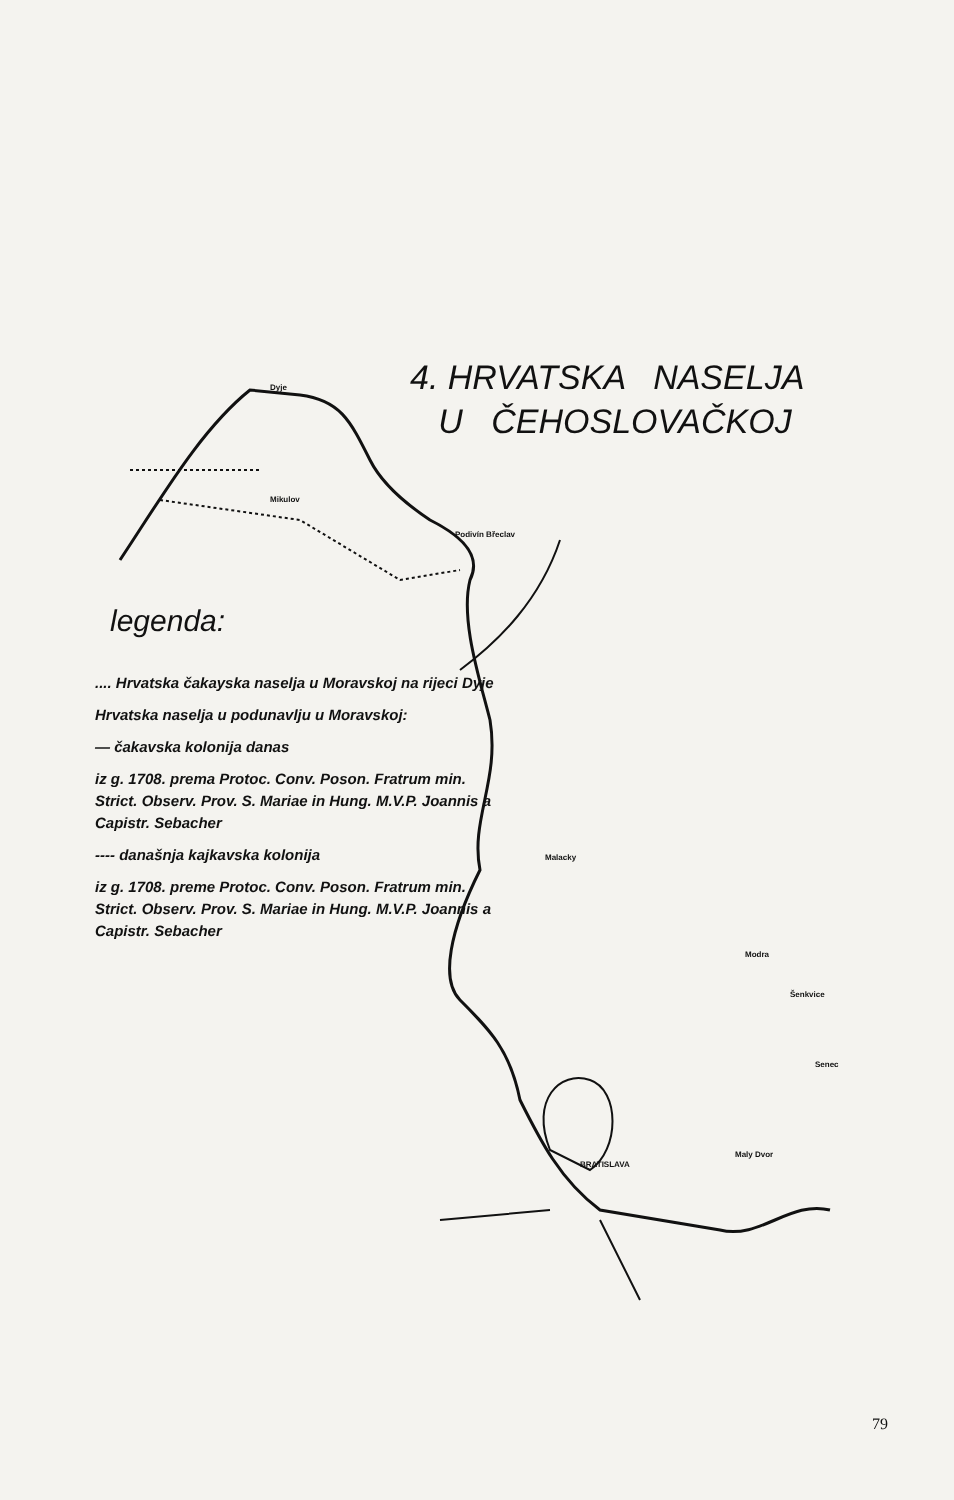4. HRVATSKA NASELJA
U ČEHOSLOVAČKOJ
Dyje
Mikulov
Podivín Břeclav
Malacky
Modra
Šenkvice
Senec
BRATISLAVA
Maly Dvor
legenda:
.... Hrvatska čakayska naselja u Moravskoj na rijeci Dyje
Hrvatska naselja u podunavlju u Moravskoj:
— čakavska kolonija danas
iz g. 1708. prema Protoc. Conv. Poson. Fratrum min. Strict. Observ. Prov. S. Mariae in Hung. M.V.P. Joannis a Capistr. Sebacher
---- današnja kajkavska kolonija
iz g. 1708. preme Protoc. Conv. Poson. Fratrum min. Strict. Observ. Prov. S. Mariae in Hung. M.V.P. Joannis a Capistr. Sebacher
79